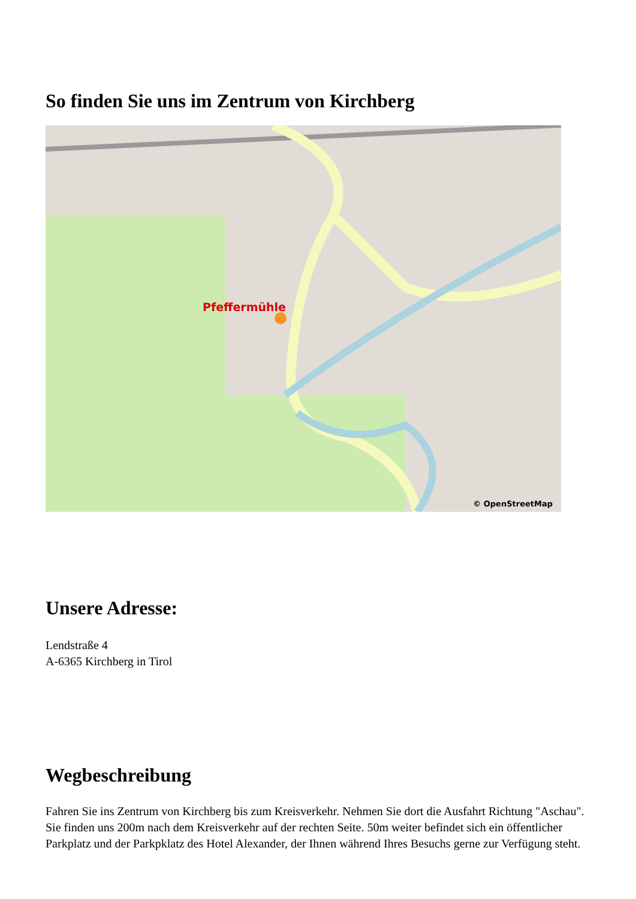So finden Sie uns im Zentrum von Kirchberg
Pfeffermühle
© OpenStreetMap
Unsere Adresse:
Lendstraße 4
A-6365 Kirchberg in Tirol
Wegbeschreibung
Fahren Sie ins Zentrum von Kirchberg bis zum Kreisverkehr. Nehmen Sie dort die Ausfahrt Richtung "Aschau". Sie finden uns 200m nach dem Kreisverkehr auf der rechten Seite. 50m weiter befindet sich ein öffentlicher Parkplatz und der Parkpklatz des Hotel Alexander, der Ihnen während Ihres Besuchs gerne zur Verfügung steht.